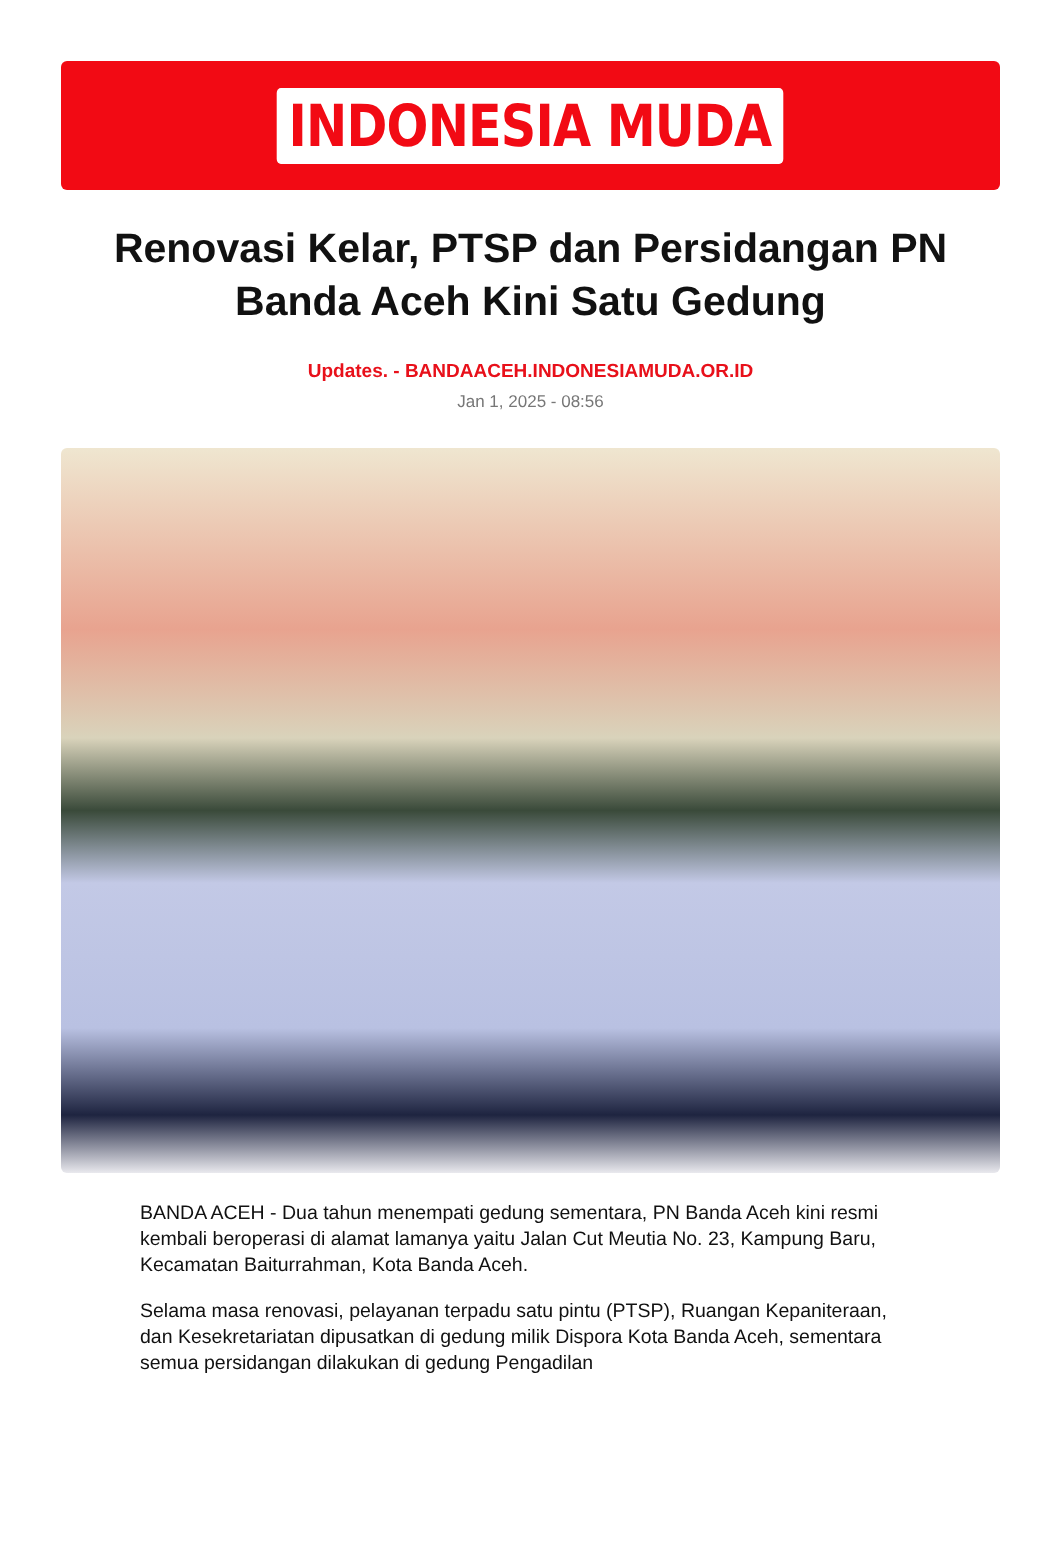INDONESIA MUDA
Renovasi Kelar, PTSP dan Persidangan PN Banda Aceh Kini Satu Gedung
Updates. - BANDAACEH.INDONESIAMUDA.OR.ID
Jan 1, 2025 - 08:56
BANDA ACEH - Dua tahun menempati gedung sementara, PN Banda Aceh kini resmi kembali beroperasi di alamat lamanya yaitu Jalan Cut Meutia No. 23, Kampung Baru, Kecamatan Baiturrahman, Kota Banda Aceh.
Selama masa renovasi, pelayanan terpadu satu pintu (PTSP), Ruangan Kepaniteraan, dan Kesekretariatan dipusatkan di gedung milik Dispora Kota Banda Aceh, sementara semua persidangan dilakukan di gedung Pengadilan